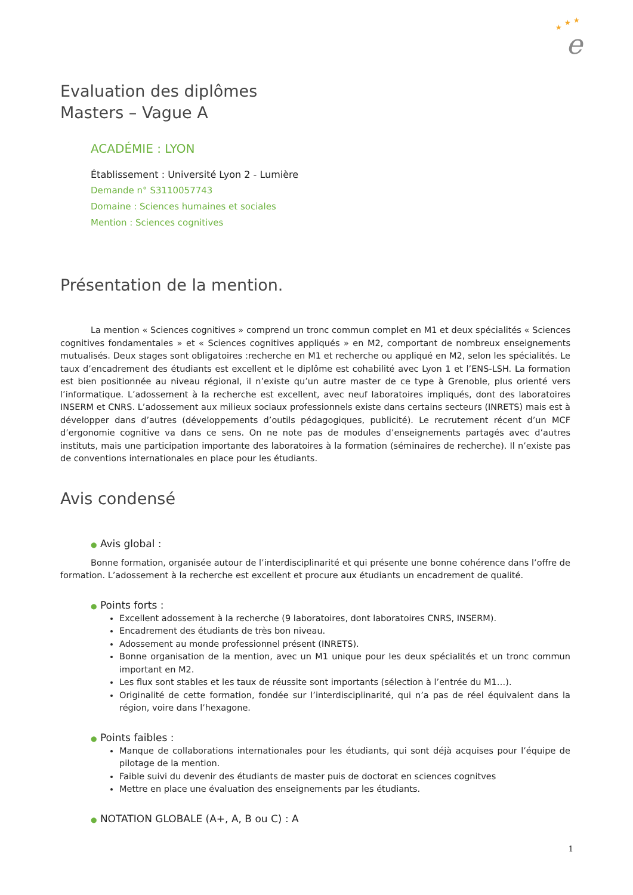e
★
★
★
Evaluation des diplômes
Masters – Vague A
ACADÉMIE : LYON
Établissement : Université Lyon 2 - Lumière
Demande n° S3110057743
Domaine : Sciences humaines et sociales
Mention : Sciences cognitives
Présentation de la mention.
La mention « Sciences cognitives » comprend un tronc commun complet en M1 et deux spécialités « Sciences cognitives fondamentales » et « Sciences cognitives appliqués » en M2, comportant de nombreux enseignements mutualisés. Deux stages sont obligatoires :recherche en M1 et recherche ou appliqué en M2, selon les spécialités. Le taux d’encadrement des étudiants est excellent et le diplôme est cohabilité avec Lyon 1 et l’ENS-LSH. La formation est bien positionnée au niveau régional, il n’existe qu’un autre master de ce type à Grenoble, plus orienté vers l’informatique. L’adossement à la recherche est excellent, avec neuf laboratoires impliqués, dont des laboratoires INSERM et CNRS. L’adossement aux milieux sociaux professionnels existe dans certains secteurs (INRETS) mais est à développer dans d’autres (développements d’outils pédagogiques, publicité). Le recrutement récent d’un MCF d’ergonomie cognitive va dans ce sens. On ne note pas de modules d’enseignements partagés avec d’autres instituts, mais une participation importante des laboratoires à la formation (séminaires de recherche). Il n’existe pas de conventions internationales en place pour les étudiants.
Avis condensé
● Avis global :
Bonne formation, organisée autour de l’interdisciplinarité et qui présente une bonne cohérence dans l’offre de formation. L’adossement à la recherche est excellent et procure aux étudiants un encadrement de qualité.
● Points forts :
Excellent adossement à la recherche (9 laboratoires, dont laboratoires CNRS, INSERM).
Encadrement des étudiants de très bon niveau.
Adossement au monde professionnel présent (INRETS).
Bonne organisation de la mention, avec un M1 unique pour les deux spécialités et un tronc commun important en M2.
Les flux sont stables et les taux de réussite sont importants (sélection à l’entrée du M1…).
Originalité de cette formation, fondée sur l’interdisciplinarité, qui n’a pas de réel équivalent dans la région, voire dans l’hexagone.
● Points faibles :
Manque de collaborations internationales pour les étudiants, qui sont déjà acquises pour l’équipe de pilotage de la mention.
Faible suivi du devenir des étudiants de master puis de doctorat en sciences cognitves
Mettre en place une évaluation des enseignements par les étudiants.
● NOTATION GLOBALE (A+, A, B ou C) : A
1